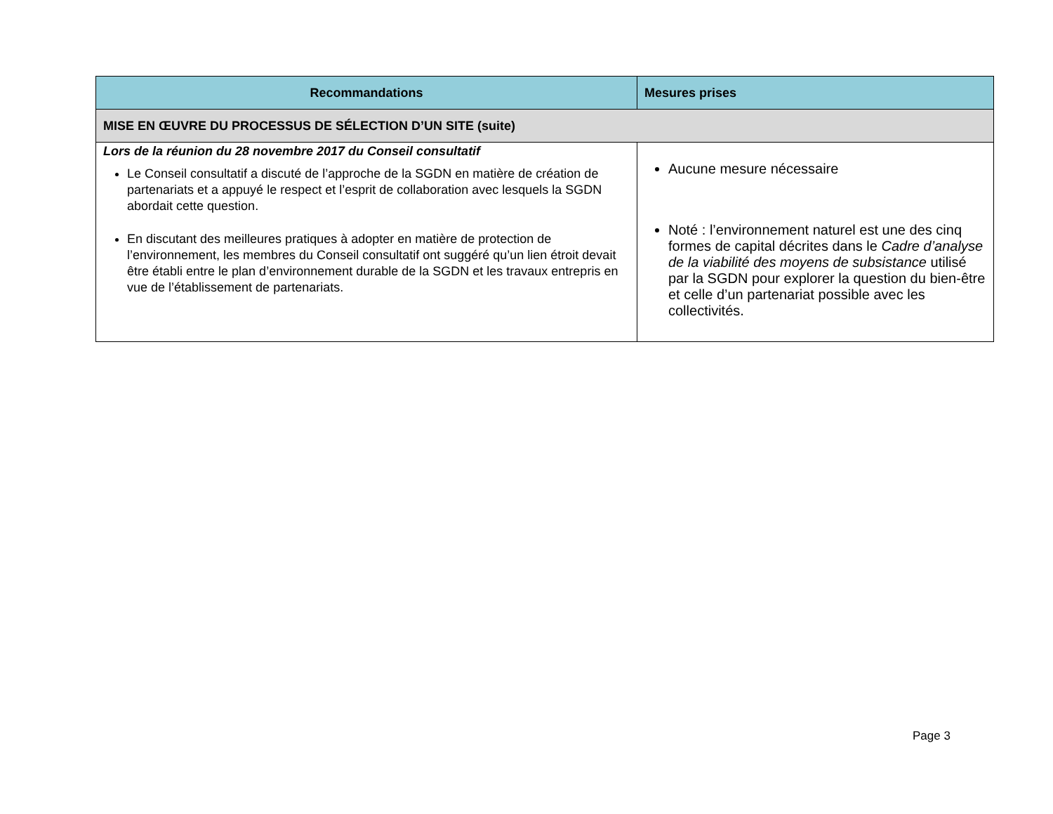| Recommandations | Mesures prises |
| --- | --- |
| MISE EN ŒUVRE DU PROCESSUS DE SÉLECTION D’UN SITE (suite) | |
| Lors de la réunion du 28 novembre 2017 du Conseil consultatif Le Conseil consultatif a discuté de l’approche de la SGDN en matière de création de partenariats et a appuyé le respect et l’esprit de collaboration avec lesquels la SGDN abordait cette question. En discutant des meilleures pratiques à adopter en matière de protection de l’environnement, les membres du Conseil consultatif ont suggéré qu’un lien étroit devait être établi entre le plan d’environnement durable de la SGDN et les travaux entrepris en vue de l’établissement de partenariats. | Aucune mesure nécessaire Noté : l’environnement naturel est une des cinq formes de capital décrites dans le Cadre d’analyse de la viabilité des moyens de subsistance utilisé par la SGDN pour explorer la question du bien-être et celle d’un partenariat possible avec les collectivités. |
Page 3